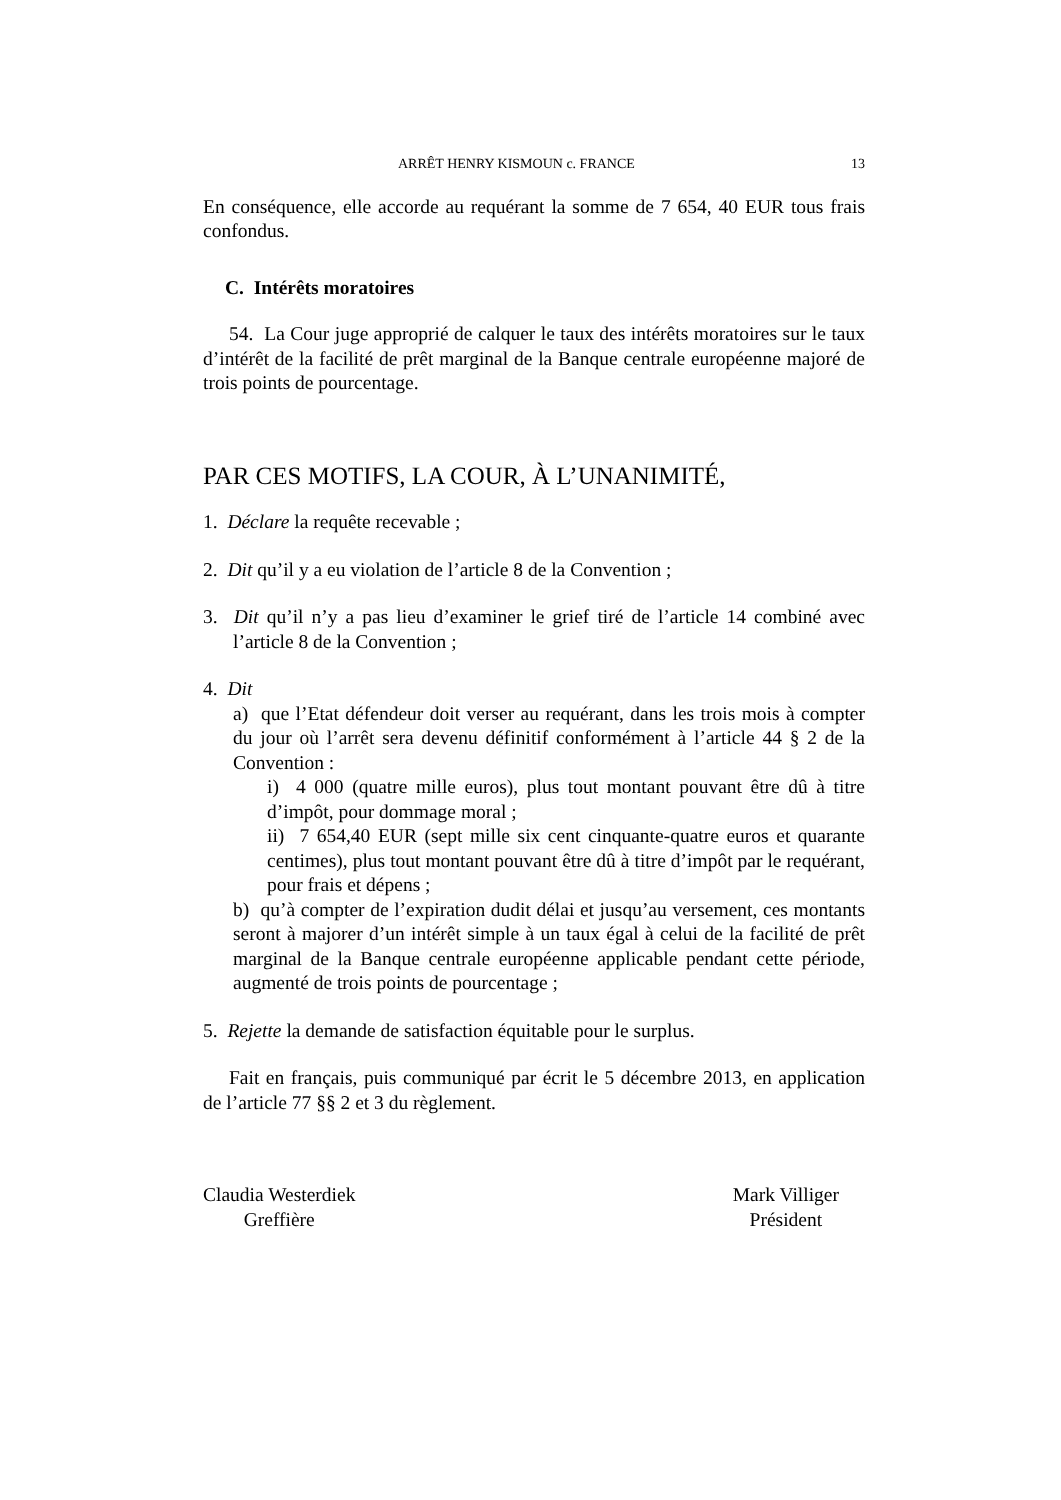ARRÊT HENRY KISMOUN c. FRANCE 13
En conséquence, elle accorde au requérant la somme de 7 654, 40 EUR tous frais confondus.
C. Intérêts moratoires
54. La Cour juge approprié de calquer le taux des intérêts moratoires sur le taux d’intérêt de la facilité de prêt marginal de la Banque centrale européenne majoré de trois points de pourcentage.
PAR CES MOTIFS, LA COUR, À L’UNANIMITÉ,
1. Déclare la requête recevable ;
2. Dit qu’il y a eu violation de l’article 8 de la Convention ;
3. Dit qu’il n’y a pas lieu d’examiner le grief tiré de l’article 14 combiné avec l’article 8 de la Convention ;
4. Dit
a) que l’Etat défendeur doit verser au requérant, dans les trois mois à compter du jour où l’arrêt sera devenu définitif conformément à l’article 44 § 2 de la Convention :
i) 4 000 (quatre mille euros), plus tout montant pouvant être dû à titre d’impôt, pour dommage moral ;
ii) 7 654,40 EUR (sept mille six cent cinquante-quatre euros et quarante centimes), plus tout montant pouvant être dû à titre d’impôt par le requérant, pour frais et dépens ;
b) qu’à compter de l’expiration dudit délai et jusqu’au versement, ces montants seront à majorer d’un intérêt simple à un taux égal à celui de la facilité de prêt marginal de la Banque centrale européenne applicable pendant cette période, augmenté de trois points de pourcentage ;
5. Rejette la demande de satisfaction équitable pour le surplus.
Fait en français, puis communiqué par écrit le 5 décembre 2013, en application de l’article 77 §§ 2 et 3 du règlement.
Claudia Westerdiek
Greffière
Mark Villiger
Président